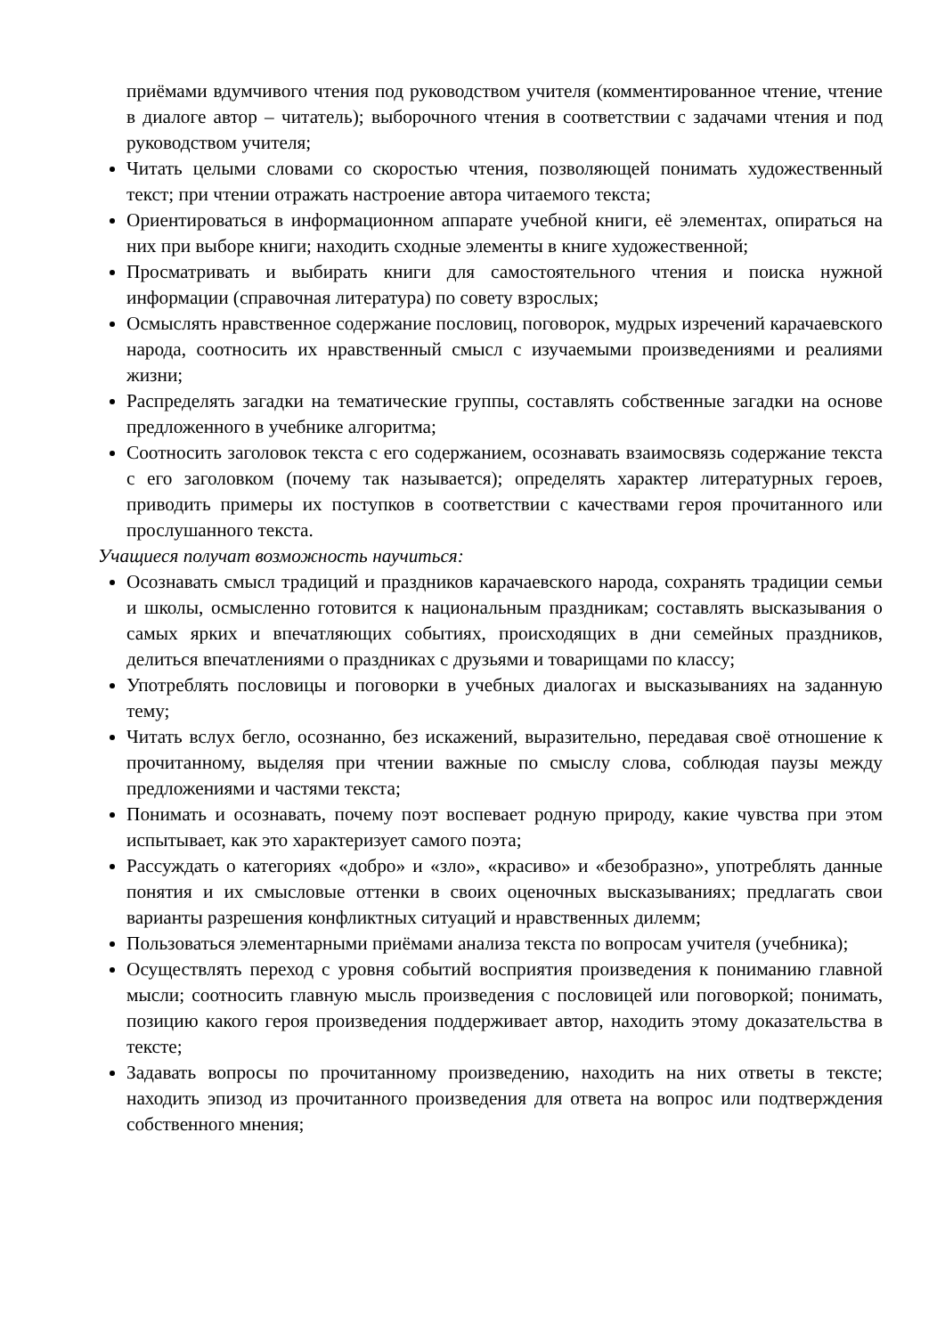приёмами вдумчивого чтения под руководством учителя (комментированное чтение, чтение в диалоге автор – читатель); выборочного чтения в соответствии с задачами чтения и под руководством учителя;
Читать целыми словами со скоростью чтения, позволяющей понимать художественный текст; при чтении отражать настроение автора читаемого текста;
Ориентироваться в информационном аппарате учебной книги, её элементах, опираться на них при выборе книги; находить сходные элементы в книге художественной;
Просматривать и выбирать книги для самостоятельного чтения и поиска нужной информации (справочная литература) по совету взрослых;
Осмыслять нравственное содержание пословиц, поговорок, мудрых изречений карачаевского народа, соотносить их нравственный смысл с изучаемыми произведениями и реалиями жизни;
Распределять загадки на тематические группы, составлять собственные загадки на основе предложенного в учебнике алгоритма;
Соотносить заголовок текста с его содержанием, осознавать взаимосвязь содержание текста с его заголовком (почему так называется); определять характер литературных героев, приводить примеры их поступков в соответствии с качествами героя прочитанного или прослушанного текста.
Учащиеся получат возможность научиться:
Осознавать смысл традиций и праздников карачаевского народа, сохранять традиции семьи и школы, осмысленно готовится к национальным праздникам; составлять высказывания о самых ярких и впечатляющих событиях, происходящих в дни семейных праздников, делиться впечатлениями о праздниках с друзьями и товарищами по классу;
Употреблять пословицы и поговорки в учебных диалогах и высказываниях на заданную тему;
Читать вслух бегло, осознанно, без искажений, выразительно, передавая своё отношение к прочитанному, выделяя при чтении важные по смыслу слова, соблюдая паузы между предложениями и частями текста;
Понимать и осознавать, почему поэт воспевает родную природу, какие чувства при этом испытывает, как это характеризует самого поэта;
Рассуждать о категориях «добро» и «зло», «красиво» и «безобразно», употреблять данные понятия и их смысловые оттенки в своих оценочных высказываниях; предлагать свои варианты разрешения конфликтных ситуаций и нравственных дилемм;
Пользоваться элементарными приёмами анализа текста по вопросам учителя (учебника);
Осуществлять переход с уровня событий восприятия произведения к пониманию главной мысли; соотносить главную мысль произведения с пословицей или поговоркой; понимать, позицию какого героя произведения поддерживает автор, находить этому доказательства в тексте;
Задавать вопросы по прочитанному произведению, находить на них ответы в тексте; находить эпизод из прочитанного произведения для ответа на вопрос или подтверждения собственного мнения;